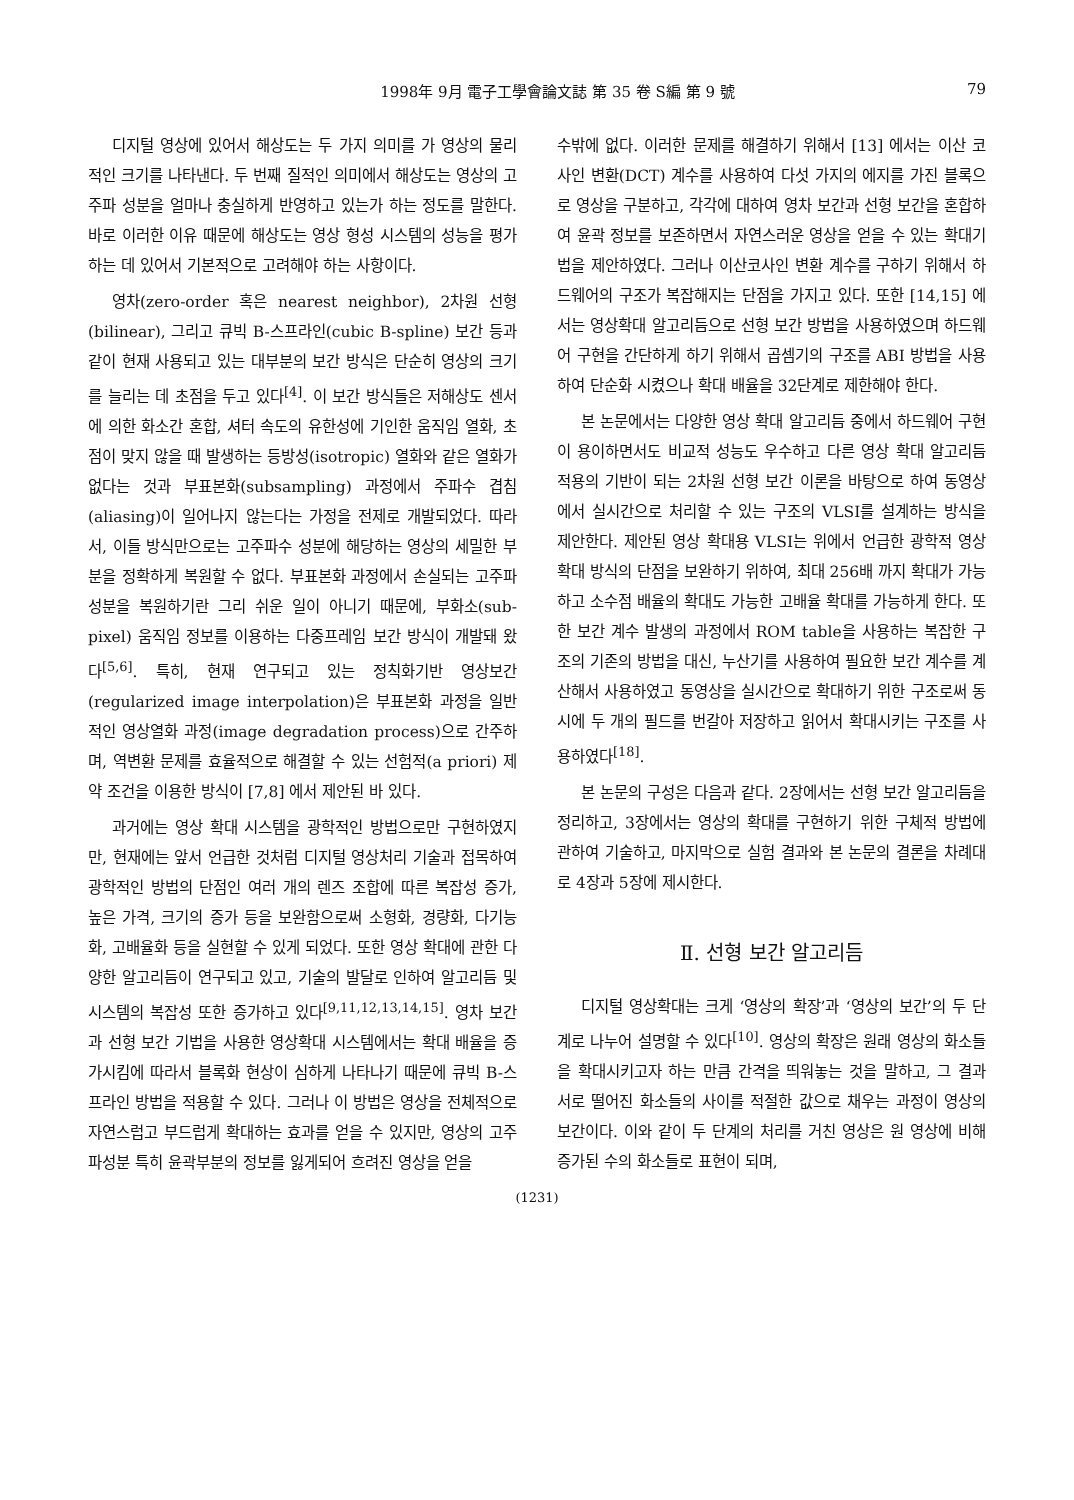1998年 9月 電子工學會論文誌 第 35 卷 S編 第 9 號 79
디지털 영상에 있어서 해상도는 두 가지 의미를 가 영상의 물리적인 크기를 나타낸다. 두 번째 질적인 의미에서 해상도는 영상의 고주파 성분을 얼마나 충실하게 반영하고 있는가 하는 정도를 말한다. 바로 이러한 이유 때문에 해상도는 영상 형성 시스템의 성능을 평가하는 데 있어서 기본적으로 고려해야 하는 사항이다.
영차(zero-order 혹은 nearest neighbor), 2차원 선형(bilinear), 그리고 큐빅 B-스프라인(cubic B-spline) 보간 등과 같이 현재 사용되고 있는 대부분의 보간 방식은 단순히 영상의 크기를 늘리는 데 초점을 두고 있다<sup>[4]</sup>. 이 보간 방식들은 저해상도 센서에 의한 화소간 혼합, 셔터 속도의 유한성에 기인한 움직임 열화, 초점이 맞지 않을 때 발생하는 등방성(isotropic) 열화와 같은 열화가 없다는 것과 부표본화(subsampling) 과정에서 주파수 겹침(aliasing)이 일어나지 않는다는 가정을 전제로 개발되었다. 따라서, 이들 방식만으로는 고주파수 성분에 해당하는 영상의 세밀한 부분을 정확하게 복원할 수 없다. 부표본화 과정에서 손실되는 고주파 성분을 복원하기란 그리 쉬운 일이 아니기 때문에, 부화소(sub-pixel) 움직임 정보를 이용하는 다중프레임 보간 방식이 개발돼 왔다<sup>[5,6]</sup>. 특히, 현재 연구되고 있는 정칙화기반 영상보간(regularized image interpolation)은 부표본화 과정을 일반적인 영상열화 과정(image degradation process)으로 간주하며, 역변환 문제를 효율적으로 해결할 수 있는 선험적(a priori) 제약 조건을 이용한 방식이 [7,8] 에서 제안된 바 있다.
과거에는 영상 확대 시스템을 광학적인 방법으로만 구현하였지만, 현재에는 앞서 언급한 것처럼 디지털 영상처리 기술과 접목하여 광학적인 방법의 단점인 여러 개의 렌즈 조합에 따른 복잡성 증가, 높은 가격, 크기의 증가 등을 보완함으로써 소형화, 경량화, 다기능화, 고배율화 등을 실현할 수 있게 되었다. 또한 영상 확대에 관한 다양한 알고리듬이 연구되고 있고, 기술의 발달로 인하여 알고리듬 및 시스템의 복잡성 또한 증가하고 있다<sup>[9,11,12,13,14,15]</sup>. 영차 보간과 선형 보간 기법을 사용한 영상확대 시스템에서는 확대 배율을 증가시킴에 따라서 블록화 현상이 심하게 나타나기 때문에 큐빅 B-스프라인 방법을 적용할 수 있다. 그러나 이 방법은 영상을 전체적으로 자연스럽고 부드럽게 확대하는 효과를 얻을 수 있지만, 영상의 고주파성분 특히 윤곽부분의 정보를 잃게되어 흐려진 영상을 얻을
수밖에 없다. 이러한 문제를 해결하기 위해서 [13] 에서는 이산 코사인 변환(DCT) 계수를 사용하여 다섯 가지의 에지를 가진 블록으로 영상을 구분하고, 각각에 대하여 영차 보간과 선형 보간을 혼합하여 윤곽 정보를 보존하면서 자연스러운 영상을 얻을 수 있는 확대기법을 제안하였다. 그러나 이산코사인 변환 계수를 구하기 위해서 하드웨어의 구조가 복잡해지는 단점을 가지고 있다. 또한 [14,15] 에서는 영상확대 알고리듬으로 선형 보간 방법을 사용하였으며 하드웨어 구현을 간단하게 하기 위해서 곱셈기의 구조를 ABI 방법을 사용하여 단순화 시켰으나 확대 배율을 32단계로 제한해야 한다.
본 논문에서는 다양한 영상 확대 알고리듬 중에서 하드웨어 구현이 용이하면서도 비교적 성능도 우수하고 다른 영상 확대 알고리듬 적용의 기반이 되는 2차원 선형 보간 이론을 바탕으로 하여 동영상에서 실시간으로 처리할 수 있는 구조의 VLSI를 설계하는 방식을 제안한다. 제안된 영상 확대용 VLSI는 위에서 언급한 광학적 영상 확대 방식의 단점을 보완하기 위하여, 최대 256배 까지 확대가 가능하고 소수점 배율의 확대도 가능한 고배율 확대를 가능하게 한다. 또한 보간 계수 발생의 과정에서 ROM table을 사용하는 복잡한 구조의 기존의 방법을 대신, 누산기를 사용하여 필요한 보간 계수를 계산해서 사용하였고 동영상을 실시간으로 확대하기 위한 구조로써 동시에 두 개의 필드를 번갈아 저장하고 읽어서 확대시키는 구조를 사용하였다<sup>[18]</sup>.
본 논문의 구성은 다음과 같다. 2장에서는 선형 보간 알고리듬을 정리하고, 3장에서는 영상의 확대를 구현하기 위한 구체적 방법에 관하여 기술하고, 마지막으로 실험 결과와 본 논문의 결론을 차례대로 4장과 5장에 제시한다.
Ⅱ. 선형 보간 알고리듬
디지털 영상확대는 크게 ‘영상의 확장’과 ‘영상의 보간’의 두 단계로 나누어 설명할 수 있다<sup>[10]</sup>. 영상의 확장은 원래 영상의 화소들을 확대시키고자 하는 만큼 간격을 띄워놓는 것을 말하고, 그 결과 서로 떨어진 화소들의 사이를 적절한 값으로 채우는 과정이 영상의 보간이다. 이와 같이 두 단계의 처리를 거친 영상은 원 영상에 비해 증가된 수의 화소들로 표현이 되며,
(1231)